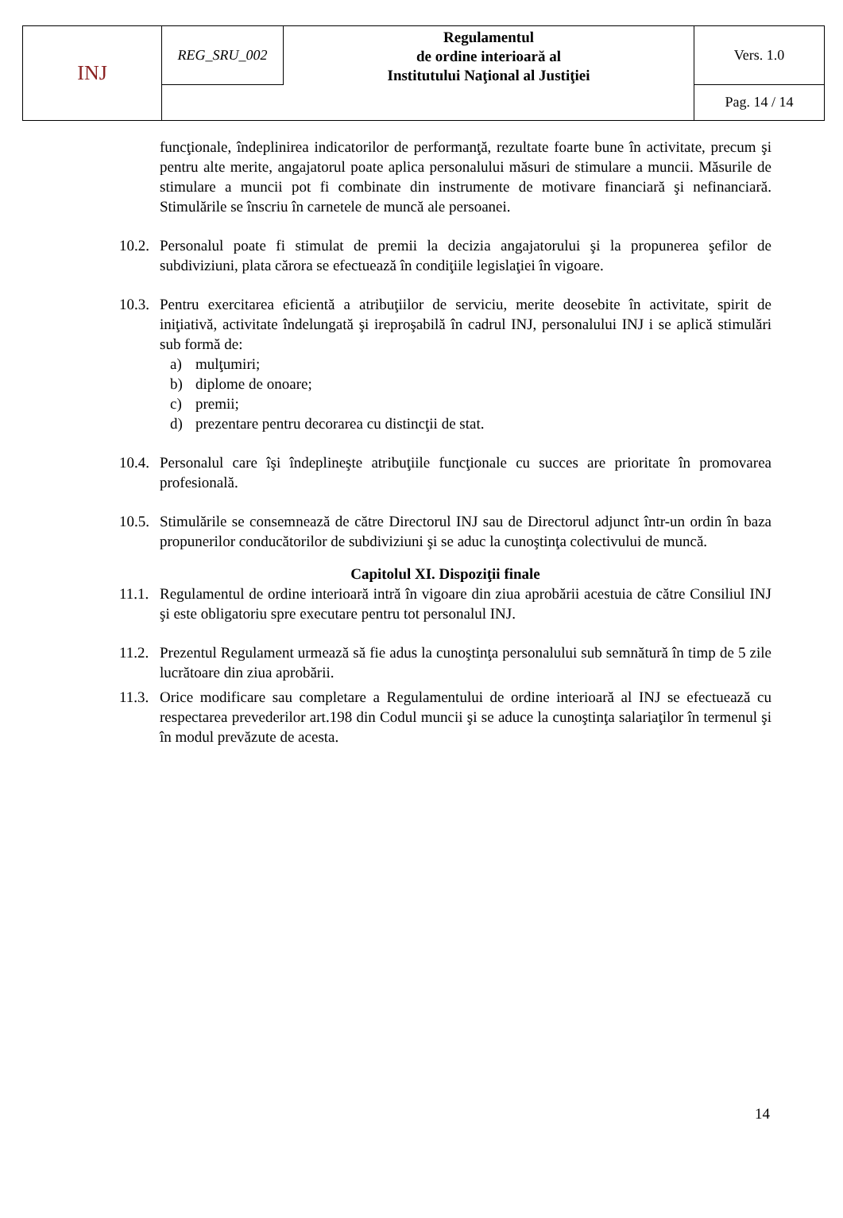| INJ | REG_SRU_002 | Regulamentul de ordine interioară al Institutului Naţional al Justiţiei | Vers. 1.0 |
| | | | Pag. 14 / 14 |
funcţionale, îndeplinirea indicatorilor de performanţă, rezultate foarte bune în activitate, precum şi pentru alte merite, angajatorul poate aplica personalului măsuri de stimulare a muncii. Măsurile de stimulare a muncii pot fi combinate din instrumente de motivare financiară şi nefinanciară. Stimulările se înscriu în carnetele de muncă ale persoanei.
10.2.
Personalul poate fi stimulat de premii la decizia angajatorului şi la propunerea şefilor de subdiviziuni, plata cărora se efectuează în condiţiile legislaţiei în vigoare.
10.3.
Pentru exercitarea eficientă a atribuţiilor de serviciu, merite deosebite în activitate, spirit de iniţiativă, activitate îndelungată şi ireproşabilă în cadrul INJ, personalului INJ i se aplică stimulări sub formă de:
a) mulţumiri;
b) diplome de onoare;
c) premii;
d) prezentare pentru decorarea cu distincţii de stat.
10.4.
Personalul care îşi îndeplineşte atribuţiile funcţionale cu succes are prioritate în promovarea profesională.
10.5.
Stimulările se consemnează de către Directorul INJ sau de Directorul adjunct într-un ordin în baza propunerilor conducătorilor de subdiviziuni şi se aduc la cunoştinţa colectivului de muncă.
Capitolul XI. Dispoziţii finale
11.1.
Regulamentul de ordine interioară intră în vigoare din ziua aprobării acestuia de către Consiliul INJ şi este obligatoriu spre executare pentru tot personalul INJ.
11.2.
Prezentul Regulament urmează să fie adus la cunoştinţa personalului sub semnătură în timp de 5 zile lucrătoare din ziua aprobării.
11.3.
Orice modificare sau completare a Regulamentului de ordine interioară al INJ se efectuează cu respectarea prevederilor art.198 din Codul muncii şi se aduce la cunoştinţa salariaţilor în termenul şi în modul prevăzute de acesta.
14